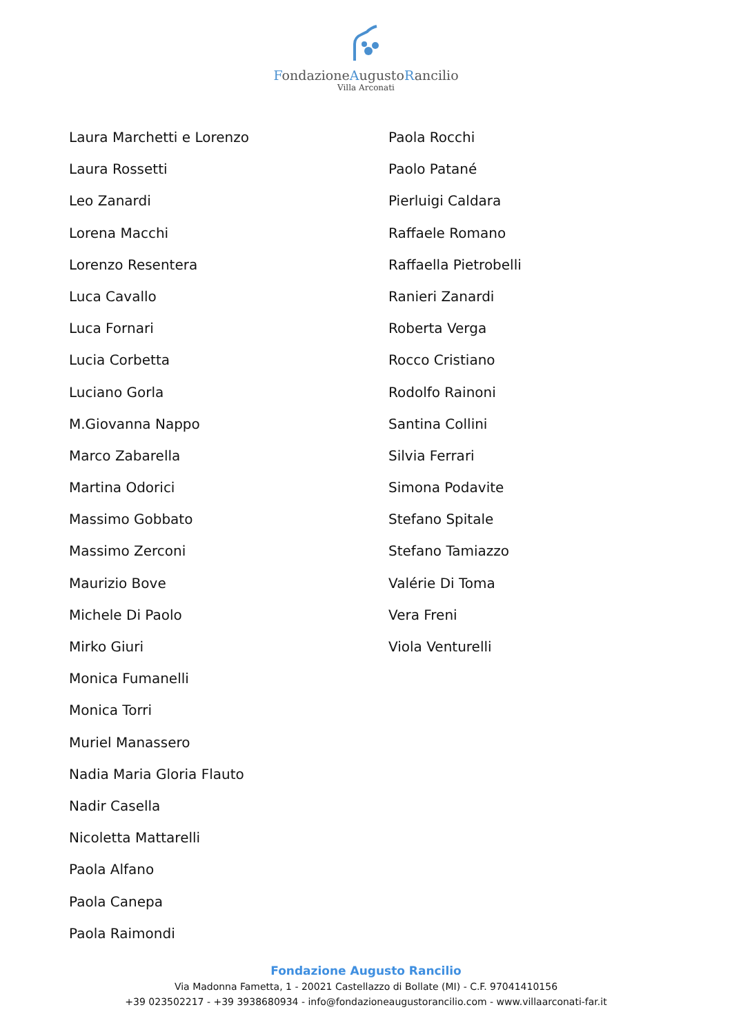FondazioneAugustoRancilio
Villa Arconati
Laura Marchetti e Lorenzo
Laura Rossetti
Leo Zanardi
Lorena Macchi
Lorenzo Resentera
Luca Cavallo
Luca Fornari
Lucia Corbetta
Luciano Gorla
M.Giovanna Nappo
Marco Zabarella
Martina Odorici
Massimo Gobbato
Massimo Zerconi
Maurizio Bove
Michele Di Paolo
Mirko Giuri
Monica Fumanelli
Monica Torri
Muriel Manassero
Nadia Maria Gloria Flauto
Nadir Casella
Nicoletta Mattarelli
Paola Alfano
Paola Canepa
Paola Raimondi
Paola Rocchi
Paolo Patané
Pierluigi Caldara
Raffaele Romano
Raffaella Pietrobelli
Ranieri Zanardi
Roberta Verga
Rocco Cristiano
Rodolfo Rainoni
Santina Collini
Silvia Ferrari
Simona Podavite
Stefano Spitale
Stefano Tamiazzo
Valérie Di Toma
Vera Freni
Viola Venturelli
Fondazione Augusto Rancilio
Via Madonna Fametta, 1 - 20021 Castellazzo di Bollate (MI) - C.F. 97041410156
+39 023502217 - +39 3938680934 - info@fondazioneaugustorancilio.com - www.villaarconati-far.it